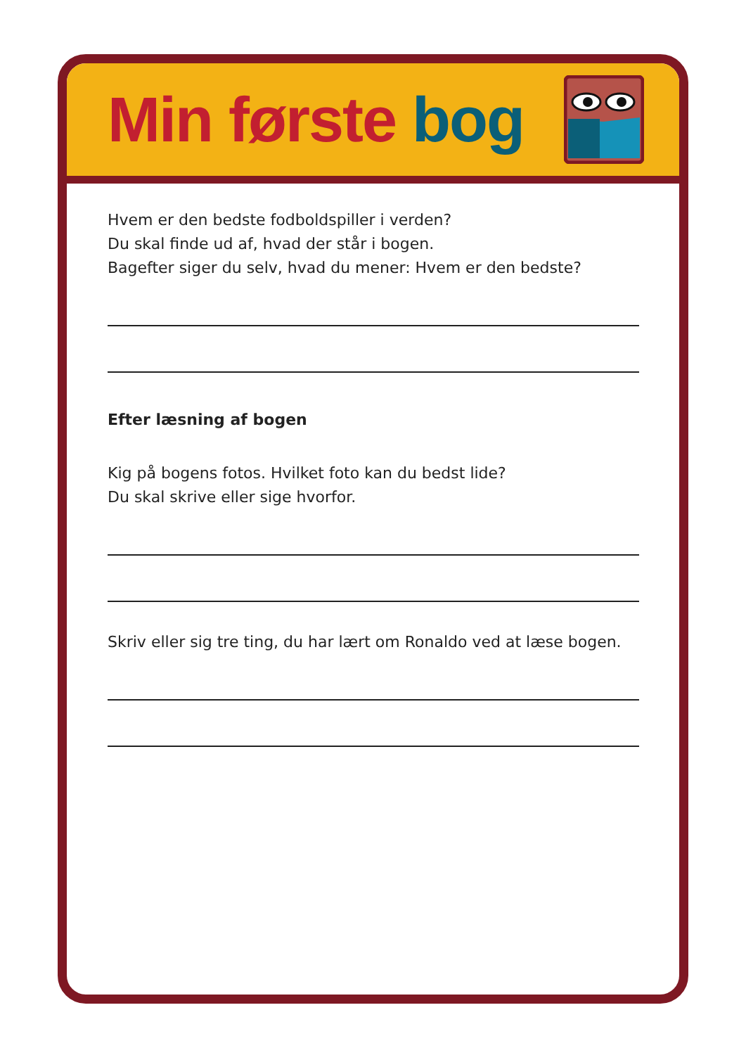Min første bog
Hvem er den bedste fodboldspiller i verden?
Du skal finde ud af, hvad der står i bogen.
Bagefter siger du selv, hvad du mener: Hvem er den bedste?
Efter læsning af bogen
Kig på bogens fotos. Hvilket foto kan du bedst lide?
Du skal skrive eller sige hvorfor.
Skriv eller sig tre ting, du har lært om Ronaldo ved at læse bogen.